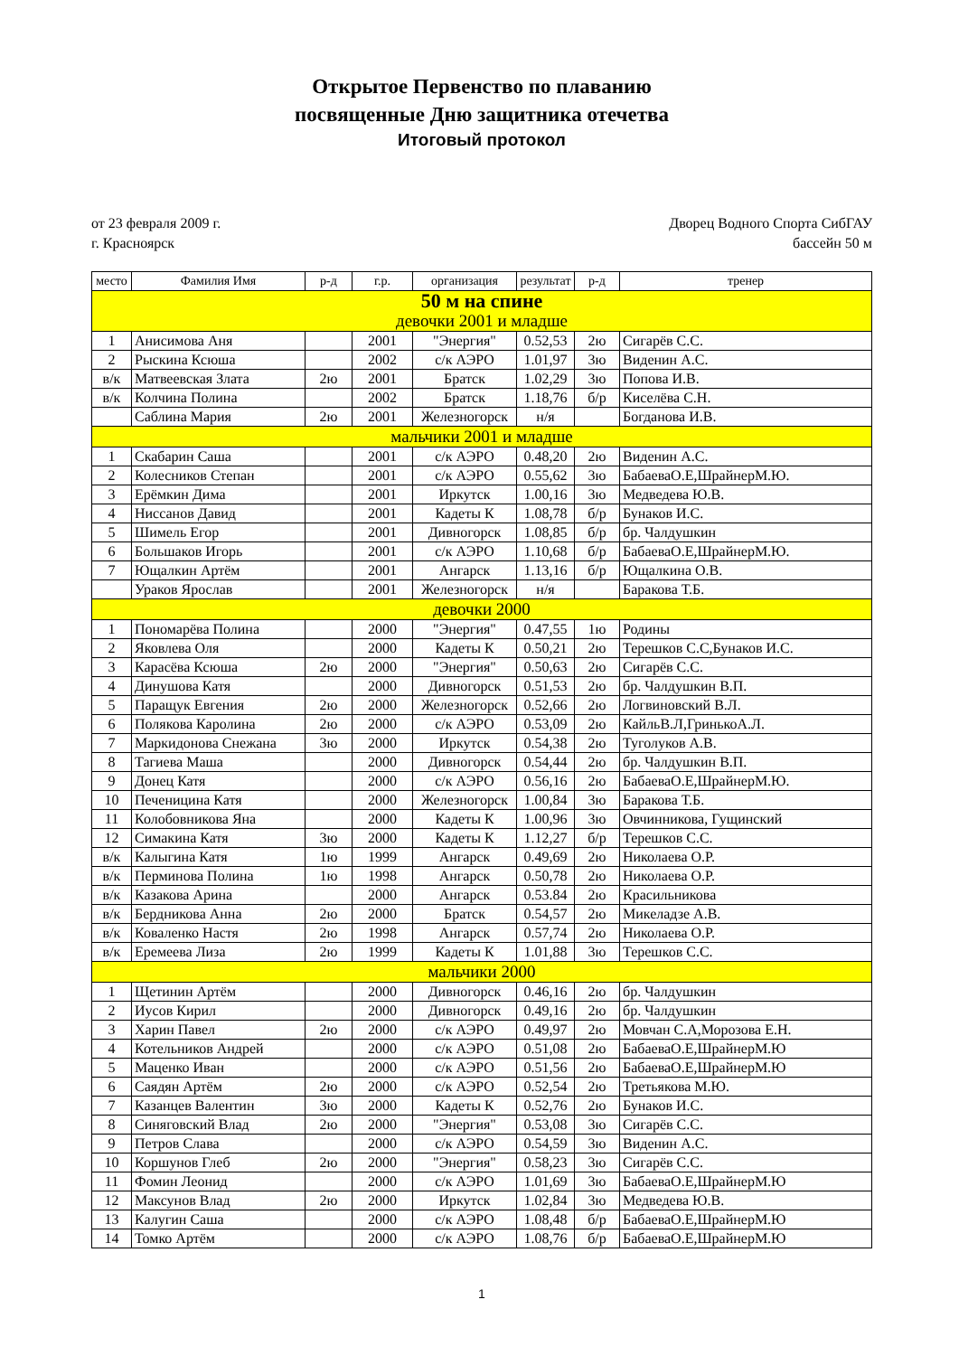Открытое Первенство по плаванию
посвященные Дню защитника отечетва
Итоговый протокол
от 23 февраля 2009 г.
г. Красноярск
Дворец Водного Спорта СибГАУ
бассейн 50 м
| место | Фамилия Имя | р-д | г.р. | организация | результат | р-д | тренер |
| --- | --- | --- | --- | --- | --- | --- | --- |
| 50 м на спине | | | | | | | |
| девочки 2001 и младше | | | | | | | |
| 1 | Анисимова Аня | | 2001 | "Энергия" | 0.52,53 | 2ю | Сигарёв С.С. |
| 2 | Рыскина Ксюша | | 2002 | с/к АЭРО | 1.01,97 | 3ю | Виденин А.С. |
| в/к | Матвеевская Злата | 2ю | 2001 | Братск | 1.02,29 | 3ю | Попова И.В. |
| в/к | Колчина Полина | | 2002 | Братск | 1.18,76 | б/р | Киселёва С.Н. |
| | Саблина Мария | 2ю | 2001 | Железногорск | н/я | | Богданова И.В. |
| мальчики 2001 и младше | | | | | | | |
| 1 | Скабарин Саша | | 2001 | с/к АЭРО | 0.48,20 | 2ю | Виденин А.С. |
| 2 | Колесников Степан | | 2001 | с/к АЭРО | 0.55,62 | 3ю | БабаеваО.Е,ШрайнерМ.Ю. |
| 3 | Ерёмкин Дима | | 2001 | Иркутск | 1.00,16 | 3ю | Медведева Ю.В. |
| 4 | Ниссанов Давид | | 2001 | Кадеты К | 1.08,78 | б/р | Бунаков И.С. |
| 5 | Шимель Егор | | 2001 | Дивногорск | 1.08,85 | б/р | бр. Чалдушкин |
| 6 | Большаков Игорь | | 2001 | с/к АЭРО | 1.10,68 | б/р | БабаеваО.Е,ШрайнерМ.Ю. |
| 7 | Ющалкин Артём | | 2001 | Ангарск | 1.13,16 | б/р | Ющалкина О.В. |
| | Ураков Ярослав | | 2001 | Железногорск | н/я | | Баракова Т.Б. |
| девочки 2000 | | | | | | | |
| 1 | Пономарёва Полина | | 2000 | "Энергия" | 0.47,55 | 1ю | Родины |
| 2 | Яковлева Оля | | 2000 | Кадеты К | 0.50,21 | 2ю | Терешков С.С,Бунаков И.С. |
| 3 | Карасёва Ксюша | 2ю | 2000 | "Энергия" | 0.50,63 | 2ю | Сигарёв С.С. |
| 4 | Динушова Катя | | 2000 | Дивногорск | 0.51,53 | 2ю | бр. Чалдушкин В.П. |
| 5 | Паращук Евгения | 2ю | 2000 | Железногорск | 0.52,66 | 2ю | Логвиновский В.Л. |
| 6 | Полякова Каролина | 2ю | 2000 | с/к АЭРО | 0.53,09 | 2ю | КайльВ.Л,ГринькоА.Л. |
| 7 | Маркидонова Снежана | 3ю | 2000 | Иркутск | 0.54,38 | 2ю | Туголуков А.В. |
| 8 | Тагиева Маша | | 2000 | Дивногорск | 0.54,44 | 2ю | бр. Чалдушкин В.П. |
| 9 | Донец Катя | | 2000 | с/к АЭРО | 0.56,16 | 2ю | БабаеваО.Е,ШрайнерМ.Ю. |
| 10 | Печеницина Катя | | 2000 | Железногорск | 1.00,84 | 3ю | Баракова Т.Б. |
| 11 | Колобовникова Яна | | 2000 | Кадеты К | 1.00,96 | 3ю | Овчинникова, Гущинский |
| 12 | Симакина Катя | 3ю | 2000 | Кадеты К | 1.12,27 | б/р | Терешков С.С. |
| в/к | Калыгина Катя | 1ю | 1999 | Ангарск | 0.49,69 | 2ю | Николаева О.Р. |
| в/к | Перминова Полина | 1ю | 1998 | Ангарск | 0.50,78 | 2ю | Николаева О.Р. |
| в/к | Казакова Арина | | 2000 | Ангарск | 0.53.84 | 2ю | Красильникова |
| в/к | Бердникова Анна | 2ю | 2000 | Братск | 0.54,57 | 2ю | Микеладзе А.В. |
| в/к | Коваленко Настя | 2ю | 1998 | Ангарск | 0.57,74 | 2ю | Николаева О.Р. |
| в/к | Еремеева Лиза | 2ю | 1999 | Кадеты К | 1.01,88 | 3ю | Терешков С.С. |
| мальчики 2000 | | | | | | | |
| 1 | Щетинин Артём | | 2000 | Дивногорск | 0.46,16 | 2ю | бр. Чалдушкин |
| 2 | Иусов Кирил | | 2000 | Дивногорск | 0.49,16 | 2ю | бр. Чалдушкин |
| 3 | Харин Павел | 2ю | 2000 | с/к АЭРО | 0.49,97 | 2ю | Мовчан С.А,Морозова Е.Н. |
| 4 | Котельников Андрей | | 2000 | с/к АЭРО | 0.51,08 | 2ю | БабаеваО.Е,ШрайнерМ.Ю |
| 5 | Маценко Иван | | 2000 | с/к АЭРО | 0.51,56 | 2ю | БабаеваО.Е,ШрайнерМ.Ю |
| 6 | Саядян Артём | 2ю | 2000 | с/к АЭРО | 0.52,54 | 2ю | Третьякова М.Ю. |
| 7 | Казанцев Валентин | 3ю | 2000 | Кадеты К | 0.52,76 | 2ю | Бунаков И.С. |
| 8 | Синяговский Влад | 2ю | 2000 | "Энергия" | 0.53,08 | 3ю | Сигарёв С.С. |
| 9 | Петров Слава | | 2000 | с/к АЭРО | 0.54,59 | 3ю | Виденин А.С. |
| 10 | Коршунов Глеб | 2ю | 2000 | "Энергия" | 0.58,23 | 3ю | Сигарёв С.С. |
| 11 | Фомин Леонид | | 2000 | с/к АЭРО | 1.01,69 | 3ю | БабаеваО.Е,ШрайнерМ.Ю |
| 12 | Максунов Влад | 2ю | 2000 | Иркутск | 1.02,84 | 3ю | Медведева Ю.В. |
| 13 | Калугин Саша | | 2000 | с/к АЭРО | 1.08,48 | б/р | БабаеваО.Е,ШрайнерМ.Ю |
| 14 | Томко Артём | | 2000 | с/к АЭРО | 1.08,76 | б/р | БабаеваО.Е,ШрайнерМ.Ю |
1